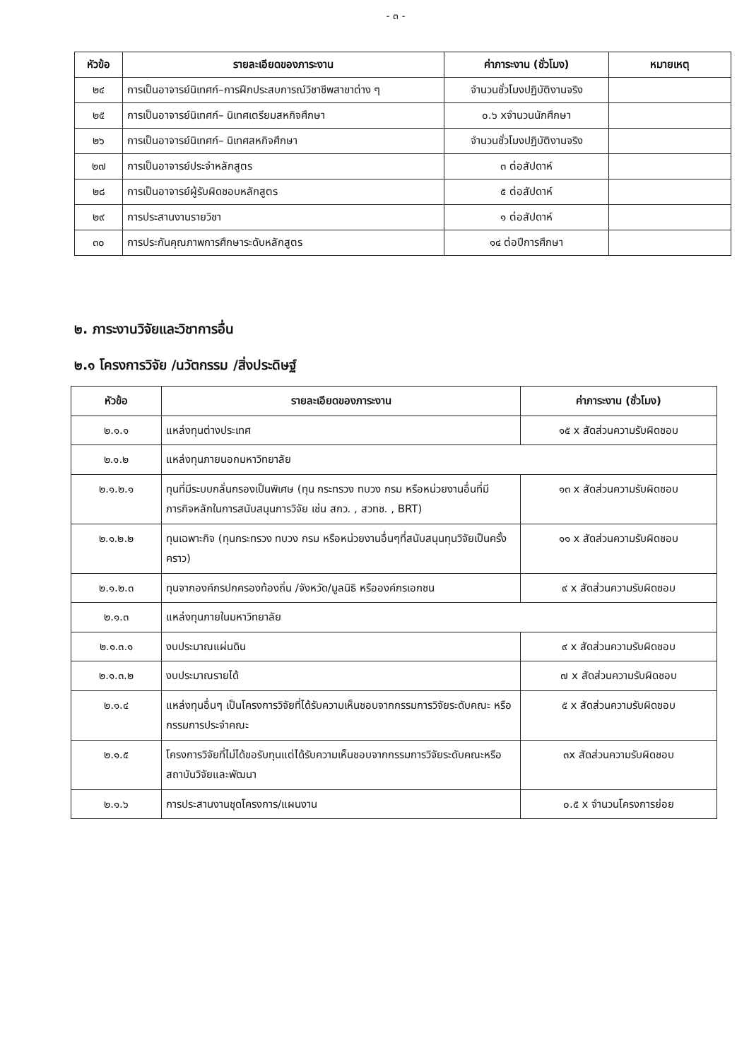- ๓ -
| หัวข้อ | รายละเอียดของภาระงาน | ค่าภาระงาน (ชั่วโมง) | หมายเหตุ |
| --- | --- | --- | --- |
| ๒๔ | การเป็นอาจารย์นิเทศก์–การฝึกประสบการณ์วิชาชีพสาขาต่าง ๆ | จำนวนชั่วโมงปฏิบัติงานจริง | |
| ๒๕ | การเป็นอาจารย์นิเทศก์– นิเทศเตรียมสหกิจศึกษา | ๐.๖ xจำนวนนักศึกษา | |
| ๒๖ | การเป็นอาจารย์นิเทศก์– นิเทศสหกิจศึกษา | จำนวนชั่วโมงปฏิบัติงานจริง | |
| ๒๗ | การเป็นอาจารย์ประจำหลักสูตร | ๓ ต่อสัปดาห์ | |
| ๒๘ | การเป็นอาจารย์ผู้รับผิดชอบหลักสูตร | ๕ ต่อสัปดาห์ | |
| ๒๙ | การประสานงานรายวิชา | ๑ ต่อสัปดาห์ | |
| ๓๐ | การประกันคุณภาพการศึกษาระดับหลักสูตร | ๑๔ ต่อปีการศึกษา | |
๒. ภาระงานวิจัยและวิชาการอื่น
๒.๑ โครงการวิจัย /นวัตกรรม /สิ่งประดิษฐ์
| หัวข้อ | รายละเอียดของภาระงาน | ค่าภาระงาน (ชั่วโมง) |
| --- | --- | --- |
| ๒.๑.๑ | แหล่งทุนต่างประเทศ | ๑๕ x สัดส่วนความรับผิดชอบ |
| ๒.๑.๒ | แหล่งทุนภายนอกมหาวิทยาลัย | |
| ๒.๑.๒.๑ | ทุนที่มีระบบกลั่นกรองเป็นพิเศษ (ทุน กระทรวง ทบวง กรม หรือหน่วยงานอื่นที่มีภารกิจหลักในการสนับสนุนการวิจัย เช่น สกว. , สวทช. , BRT) | ๑๓ x สัดส่วนความรับผิดชอบ |
| ๒.๑.๒.๒ | ทุนเฉพาะกิจ (ทุนกระทรวง ทบวง กรม หรือหน่วยงานอื่นๆที่สนับสนุนทุนวิจัยเป็นครั้งคราว) | ๑๑ x สัดส่วนความรับผิดชอบ |
| ๒.๑.๒.๓ | ทุนจากองค์กรปกครองท้องถิ่น /จังหวัด/มูลนิธิ หรือองค์กรเอกชน | ๙ x สัดส่วนความรับผิดชอบ |
| ๒.๑.๓ | แหล่งทุนภายในมหาวิทยาลัย | |
| ๒.๑.๓.๑ | งบประมาณแผ่นดิน | ๙ x สัดส่วนความรับผิดชอบ |
| ๒.๑.๓.๒ | งบประมาณรายได้ | ๗ x สัดส่วนความรับผิดชอบ |
| ๒.๑.๔ | แหล่งทุนอื่นๆ เป็นโครงการวิจัยที่ได้รับความเห็นชอบจากกรรมการวิจัยระดับคณะ หรือกรรมการประจำคณะ | ๕ x สัดส่วนความรับผิดชอบ |
| ๒.๑.๕ | โครงการวิจัยที่ไม่ได้ขอรับทุนแต่ได้รับความเห็นชอบจากกรรมการวิจัยระดับคณะหรือสถาบันวิจัยและพัฒนา | ๓x สัดส่วนความรับผิดชอบ |
| ๒.๑.๖ | การประสานงานชุดโครงการ/แผนงาน | ๐.๕ x จำนวนโครงการย่อย |